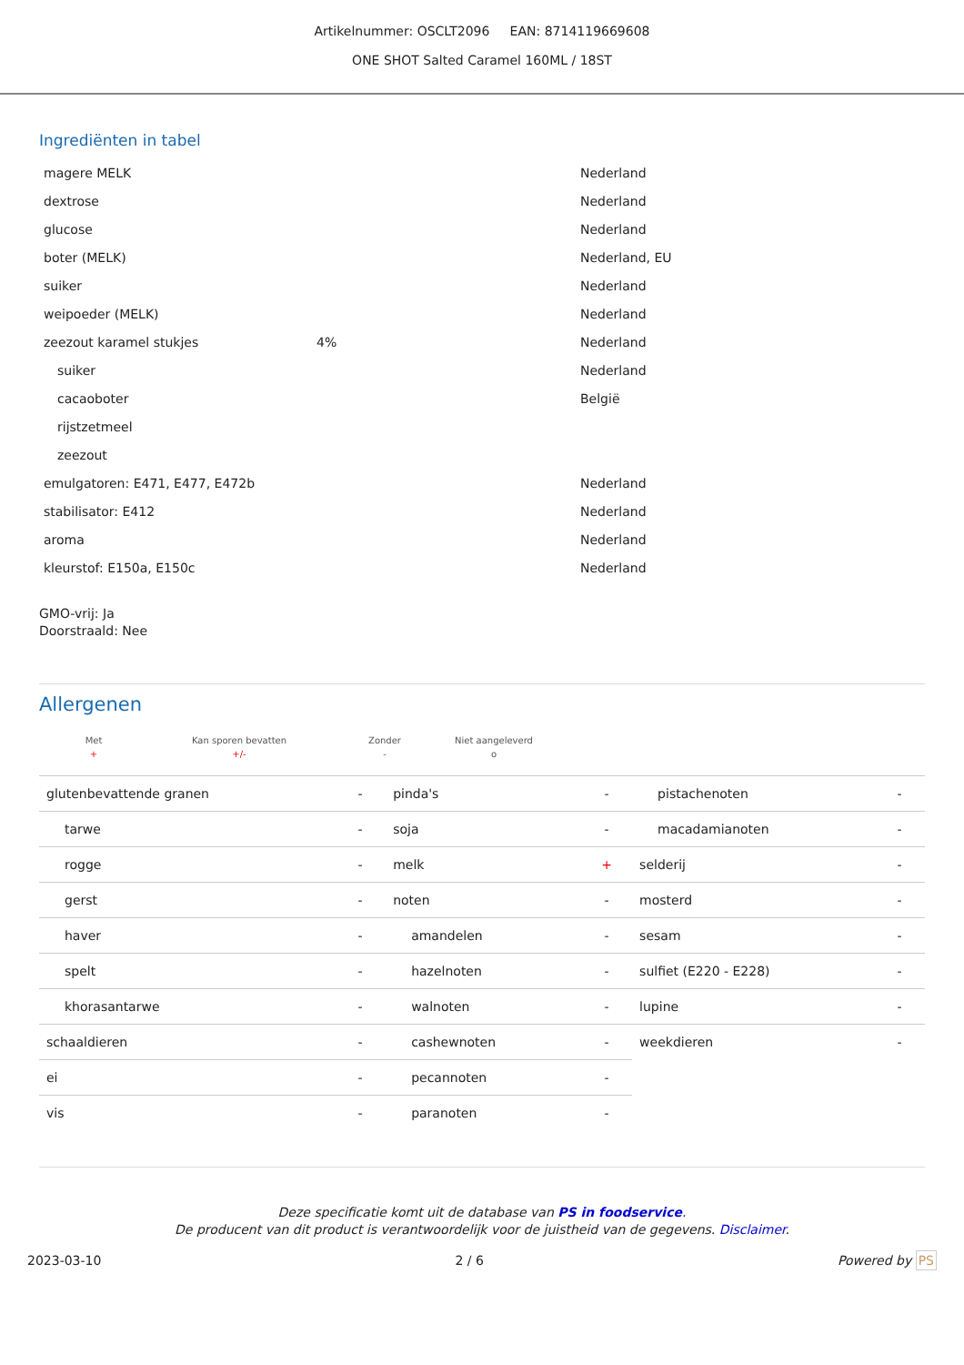Artikelnummer: OSCLT2096 EAN: 8714119669608
ONE SHOT Salted Caramel 160ML / 18ST
Ingrediënten in tabel
| magere MELK | | Nederland |
| dextrose | | Nederland |
| glucose | | Nederland |
| boter (MELK) | | Nederland, EU |
| suiker | | Nederland |
| weipoeder (MELK) | | Nederland |
| zeezout karamel stukjes | 4% | Nederland |
| suiker | | Nederland |
| cacaoboter | | België |
| rijstzetmeel | | |
| zeezout | | |
| emulgatoren: E471, E477, E472b | | Nederland |
| stabilisator: E412 | | Nederland |
| aroma | | Nederland |
| kleurstof: E150a, E150c | | Nederland |
GMO-vrij: Ja
Doorstraald: Nee
Allergenen
| Met | Kan sporen bevatten | Zonder | Niet aangeleverd |
| + | +/- | - | o |
| glutenbevattende granen | - | pinda's | - | pistachenoten | - |
| tarwe | - | soja | - | macadamianoten | - |
| rogge | - | melk | + | selderij | - |
| gerst | - | noten | - | mosterd | - |
| haver | - | amandelen | - | sesam | - |
| spelt | - | hazelnoten | - | sulfiet (E220 - E228) | - |
| khorasantarwe | - | walnoten | - | lupine | - |
| schaaldieren | - | cashewnoten | - | weekdieren | - |
| ei | - | pecannoten | - | | |
| vis | - | paranoten | - | | |
Deze specificatie komt uit de database van PS in foodservice.
De producent van dit product is verantwoordelijk voor de juistheid van de gegevens. Disclaimer.
2023-03-10 2 / 6 Powered by PS